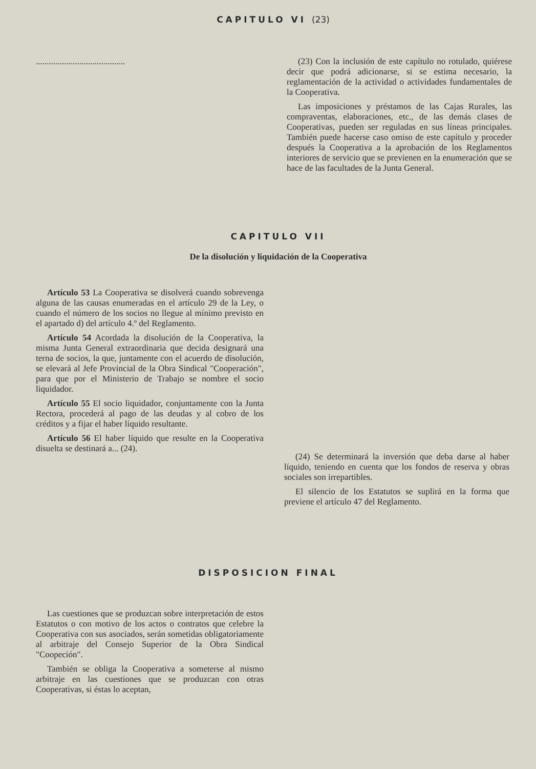CAPITULO VI (23)
......................................... (23) Con la inclusión de este capítulo no rotulado, quiérese decir que podrá adicionarse, si se estima necesario, la reglamentación de la actividad o actividades fundamentales de la Cooperativa.
Las imposiciones y préstamos de las Cajas Rurales, las compraventas, elaboraciones, etc., de las demás clases de Cooperativas, pueden ser reguladas en sus líneas principales. También puede hacerse caso omiso de este capítulo y proceder después la Cooperativa a la aprobación de los Reglamentos interiores de servicio que se previenen en la enumeración que se hace de las facultades de la Junta General.
CAPITULO VII
De la disolución y liquidación de la Cooperativa
Artículo 53 La Cooperativa se disolverá cuando sobrevenga alguna de las causas enumeradas en el artículo 29 de la Ley, o cuando el número de los socios no llegue al mínimo previsto en el apartado d) del artículo 4.º del Reglamento.
Artículo 54 Acordada la disolución de la Cooperativa, la misma Junta General extraordinaria que decida designará una terna de socios, la que, juntamente con el acuerdo de disolución, se elevará al Jefe Provincial de la Obra Sindical "Cooperación", para que por el Ministerio de Trabajo se nombre el socio liquidador.
Artículo 55 El socio liquidador, conjuntamente con la Junta Rectora, procederá al pago de las deudas y al cobro de los créditos y a fijar el haber líquido resultante.
Artículo 56 El haber líquido que resulte en la Cooperativa disuelta se destinará a... (24).
(24) Se determinará la inversión que deba darse al haber líquido, teniendo en cuenta que los fondos de reserva y obras sociales son irrepartibles.
El silencio de los Estatutos se suplirá en la forma que previene el artículo 47 del Reglamento.
DISPOSICION FINAL
Las cuestiones que se produzcan sobre interpretación de estos Estatutos o con motivo de los actos o contratos que celebre la Cooperativa con sus asociados, serán sometidas obligatoriamente al arbitraje del Consejo Superior de la Obra Sindical "Coopeción".
También se obliga la Cooperativa a someterse al mismo arbitraje en las cuestiones que se produzcan con otras Cooperativas, si éstas lo aceptan,